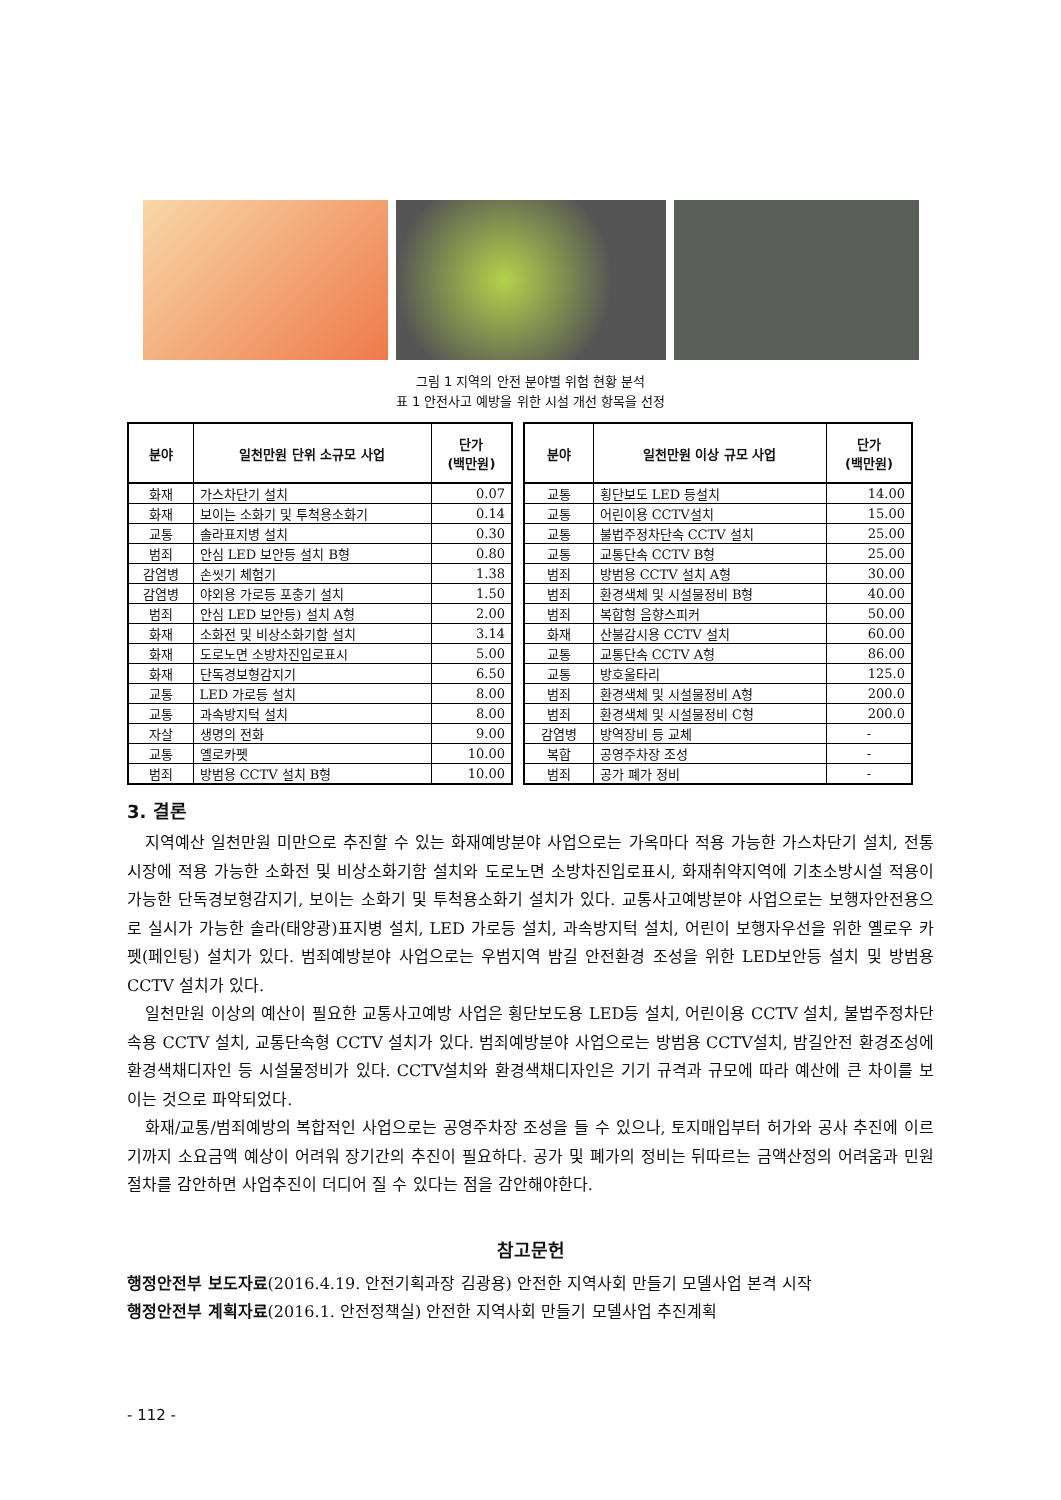그림 1 지역의 안전 분야별 위험 현황 분석
표 1 안전사고 예방을 위한 시설 개선 항목을 선정
| 분야 | 일천만원 단위 소규모 사업 | 단가 (백만원) |
| --- | --- | --- |
| 화재 | 가스차단기 설치 | 0.07 |
| 화재 | 보이는 소화기 및 투척용소화기 | 0.14 |
| 교통 | 솔라표지병 설치 | 0.30 |
| 범죄 | 안심 LED 보안등 설치 B형 | 0.80 |
| 감염병 | 손씻기 체험기 | 1.38 |
| 감염병 | 야외용 가로등 포충기 설치 | 1.50 |
| 범죄 | 안심 LED 보안등) 설치 A형 | 2.00 |
| 화재 | 소화전 및 비상소화기함 설치 | 3.14 |
| 화재 | 도로노면 소방차진입로표시 | 5.00 |
| 화재 | 단독경보형감지기 | 6.50 |
| 교통 | LED 가로등 설치 | 8.00 |
| 교통 | 과속방지턱 설치 | 8.00 |
| 자살 | 생명의 전화 | 9.00 |
| 교통 | 옐로카펫 | 10.00 |
| 범죄 | 방범용 CCTV 설치 B형 | 10.00 |
| 분야 | 일천만원 이상 규모 사업 | 단가 (백만원) |
| --- | --- | --- |
| 교통 | 횡단보도 LED 등설치 | 14.00 |
| 교통 | 어린이용 CCTV설치 | 15.00 |
| 교통 | 불법주정차단속 CCTV 설치 | 25.00 |
| 교통 | 교통단속 CCTV B형 | 25.00 |
| 범죄 | 방범용 CCTV 설치 A형 | 30.00 |
| 범죄 | 환경색체 및 시설물정비 B형 | 40.00 |
| 범죄 | 복합형 음향스피커 | 50.00 |
| 화재 | 산불감시용 CCTV 설치 | 60.00 |
| 교통 | 교통단속 CCTV A형 | 86.00 |
| 교통 | 방호울타리 | 125.0 |
| 범죄 | 환경색체 및 시설물정비 A형 | 200.0 |
| 범죄 | 환경색체 및 시설물정비 C형 | 200.0 |
| 감염병 | 방역장비 등 교체 | - |
| 복합 | 공영주차장 조성 | - |
| 범죄 | 공가 폐가 정비 | - |
3. 결론
지역예산 일천만원 미만으로 추진할 수 있는 화재예방분야 사업으로는 가옥마다 적용 가능한 가스차단기 설치, 전통시장에 적용 가능한 소화전 및 비상소화기함 설치와 도로노면 소방차진입로표시, 화재취약지역에 기초소방시설 적용이 가능한 단독경보형감지기, 보이는 소화기 및 투척용소화기 설치가 있다. 교통사고예방분야 사업으로는 보행자안전용으로 실시가 가능한 솔라(태양광)표지병 설치, LED 가로등 설치, 과속방지턱 설치, 어린이 보행자우선을 위한 옐로우 카펫(페인팅) 설치가 있다. 범죄예방분야 사업으로는 우범지역 밤길 안전환경 조성을 위한 LED보안등 설치 및 방범용 CCTV 설치가 있다.
일천만원 이상의 예산이 필요한 교통사고예방 사업은 횡단보도용 LED등 설치, 어린이용 CCTV 설치, 불법주정차단속용 CCTV 설치, 교통단속형 CCTV 설치가 있다. 범죄예방분야 사업으로는 방범용 CCTV설치, 밤길안전 환경조성에 환경색채디자인 등 시설물정비가 있다. CCTV설치와 환경색채디자인은 기기 규격과 규모에 따라 예산에 큰 차이를 보이는 것으로 파악되었다.
화재/교통/범죄예방의 복합적인 사업으로는 공영주차장 조성을 들 수 있으나, 토지매입부터 허가와 공사 추진에 이르기까지 소요금액 예상이 어려워 장기간의 추진이 필요하다. 공가 및 폐가의 정비는 뒤따르는 금액산정의 어려움과 민원절차를 감안하면 사업추진이 더디어 질 수 있다는 점을 감안해야한다.
참고문헌
행정안전부 보도자료(2016.4.19. 안전기획과장 김광용) 안전한 지역사회 만들기 모델사업 본격 시작
행정안전부 계획자료(2016.1. 안전정책실) 안전한 지역사회 만들기 모델사업 추진계획
- 112 -